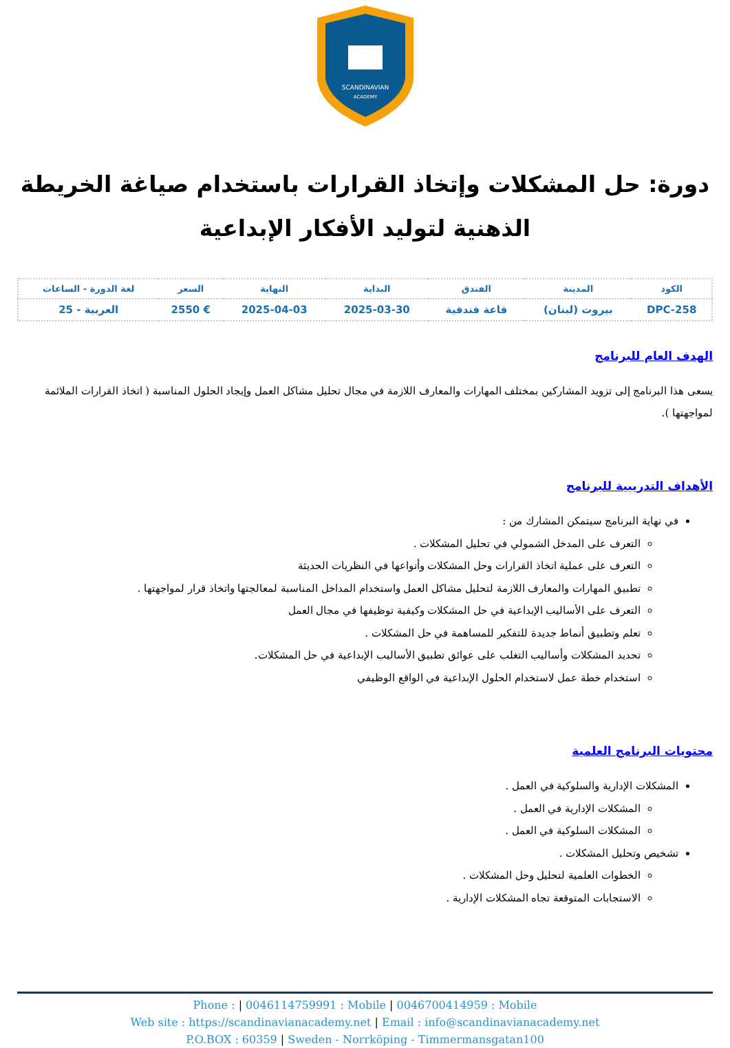SCANDINAVIAN
ACADEMY
دورة: حل المشكلات وإتخاذ القرارات باستخدام صياغة الخريطة الذهنية لتوليد الأفكار الإبداعية
| الكود | المدينة | الفندق | البداية | النهاية | السعر | لغة الدورة - الساعات |
| --- | --- | --- | --- | --- | --- | --- |
| DPC-258 | بيروت (لبنان) | قاعة فندقية | 2025-03-30 | 2025-04-03 | € 2550 | العربية - 25 |
الهدف العام للبرنامج
يسعى هذا البرنامج إلى تزويد المشاركين بمختلف المهارات والمعارف اللازمة في مجال تحليل مشاكل العمل وإيجاد الحلول المناسبة ( اتخاذ القرارات الملائمة لمواجهتها ).
الأهداف التدريبية للبرنامج
في نهاية البرنامج سيتمكن المشارك من :
التعرف على المدخل الشمولي في تحليل المشكلات .
التعرف على عملية اتخاذ القرارات وحل المشكلات وأنواعها في النظريات الحديثة
تطبيق المهارات والمعارف اللازمة لتحليل مشاكل العمل واستخدام المداخل المناسبة لمعالجتها واتخاذ قرار لمواجهتها .
التعرف على الأساليب الإبداعية في حل المشكلات وكيفية توظيفها في مجال العمل
تعلم وتطبيق أنماط جديدة للتفكير للمساهمة في حل المشكلات .
تحديد المشكلات وأساليب التغلب على عوائق تطبيق الأساليب الإبداعية في حل المشكلات.
استخدام خطة عمل لاستخدام الحلول الإبداعية في الواقع الوظيفي
محتويات البرنامج العلمية
المشكلات الإدارية والسلوكية في العمل .
المشكلات الإدارية في العمل .
المشكلات السلوكية في العمل .
تشخيص وتحليل المشكلات .
الخطوات العلمية لتحليل وحل المشكلات .
الاستجابات المتوقعة تجاه المشكلات الإدارية .
Phone : | 0046114759991 : Mobile | 0046700414959 : Mobile
Web site : https://scandinavianacademy.net | Email : info@scandinavianacademy.net
P.O.BOX : 60359 | Sweden - Norrköping - Timmermansgatan100